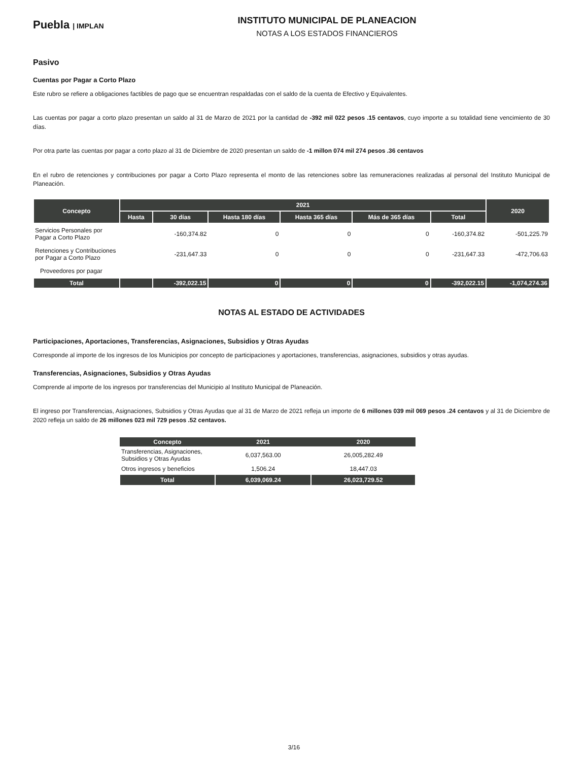Puebla | IMPLAN
INSTITUTO MUNICIPAL DE PLANEACION
NOTAS A LOS ESTADOS FINANCIEROS
Pasivo
Cuentas por Pagar a Corto Plazo
Este rubro se refiere a obligaciones factibles de pago que se encuentran respaldadas con el saldo de la cuenta de Efectivo y Equivalentes.
Las cuentas por pagar a corto plazo presentan un saldo al 31 de Marzo de 2021 por la cantidad de -392 mil 022 pesos .15 centavos, cuyo importe a su totalidad tiene vencimiento de 30 días.
Por otra parte las cuentas por pagar a corto plazo al 31 de Diciembre de 2020 presentan un saldo de -1 millon 074 mil 274 pesos .36 centavos
En el rubro de retenciones y contribuciones por pagar a Corto Plazo representa el monto de las retenciones sobre las remuneraciones realizadas al personal del Instituto Municipal de Planeación.
| Concepto | 2021 | | | | | | 2020 |
| --- | --- | --- | --- | --- | --- | --- | --- |
| | Hasta | 30 días | Hasta 180 días | Hasta 365 días | Más de 365 días | Total | |
| Servicios Personales por Pagar a Corto Plazo | | -160,374.82 | 0 | 0 | 0 | -160,374.82 | -501,225.79 |
| Retenciones y Contribuciones por Pagar a Corto Plazo | | -231,647.33 | 0 | 0 | 0 | -231,647.33 | -472,706.63 |
| Proveedores por pagar | | | | | | | |
| Total | | -392,022.15 | 0 | 0 | 0 | -392,022.15 | -1,074,274.36 |
NOTAS AL ESTADO DE ACTIVIDADES
Participaciones, Aportaciones, Transferencias, Asignaciones, Subsidios y Otras Ayudas
Corresponde al importe de los ingresos de los Municipios por concepto de participaciones y aportaciones, transferencias, asignaciones, subsidios y otras ayudas.
Transferencias, Asignaciones, Subsidios y Otras Ayudas
Comprende al importe de los ingresos por transferencias del Municipio al Instituto Municipal de Planeación.
El ingreso por Transferencias, Asignaciones, Subsidios y Otras Ayudas que al 31 de Marzo de 2021 refleja un importe de 6 millones 039 mil 069 pesos .24 centavos y al 31 de Diciembre de 2020 refleja un saldo de 26 millones 023 mil 729 pesos .52 centavos.
| Concepto | 2021 | 2020 |
| --- | --- | --- |
| Transferencias, Asignaciones, Subsidios y Otras Ayudas | 6,037,563.00 | 26,005,282.49 |
| Otros ingresos y beneficios | 1,506.24 | 18,447.03 |
| Total | 6,039,069.24 | 26,023,729.52 |
3/16